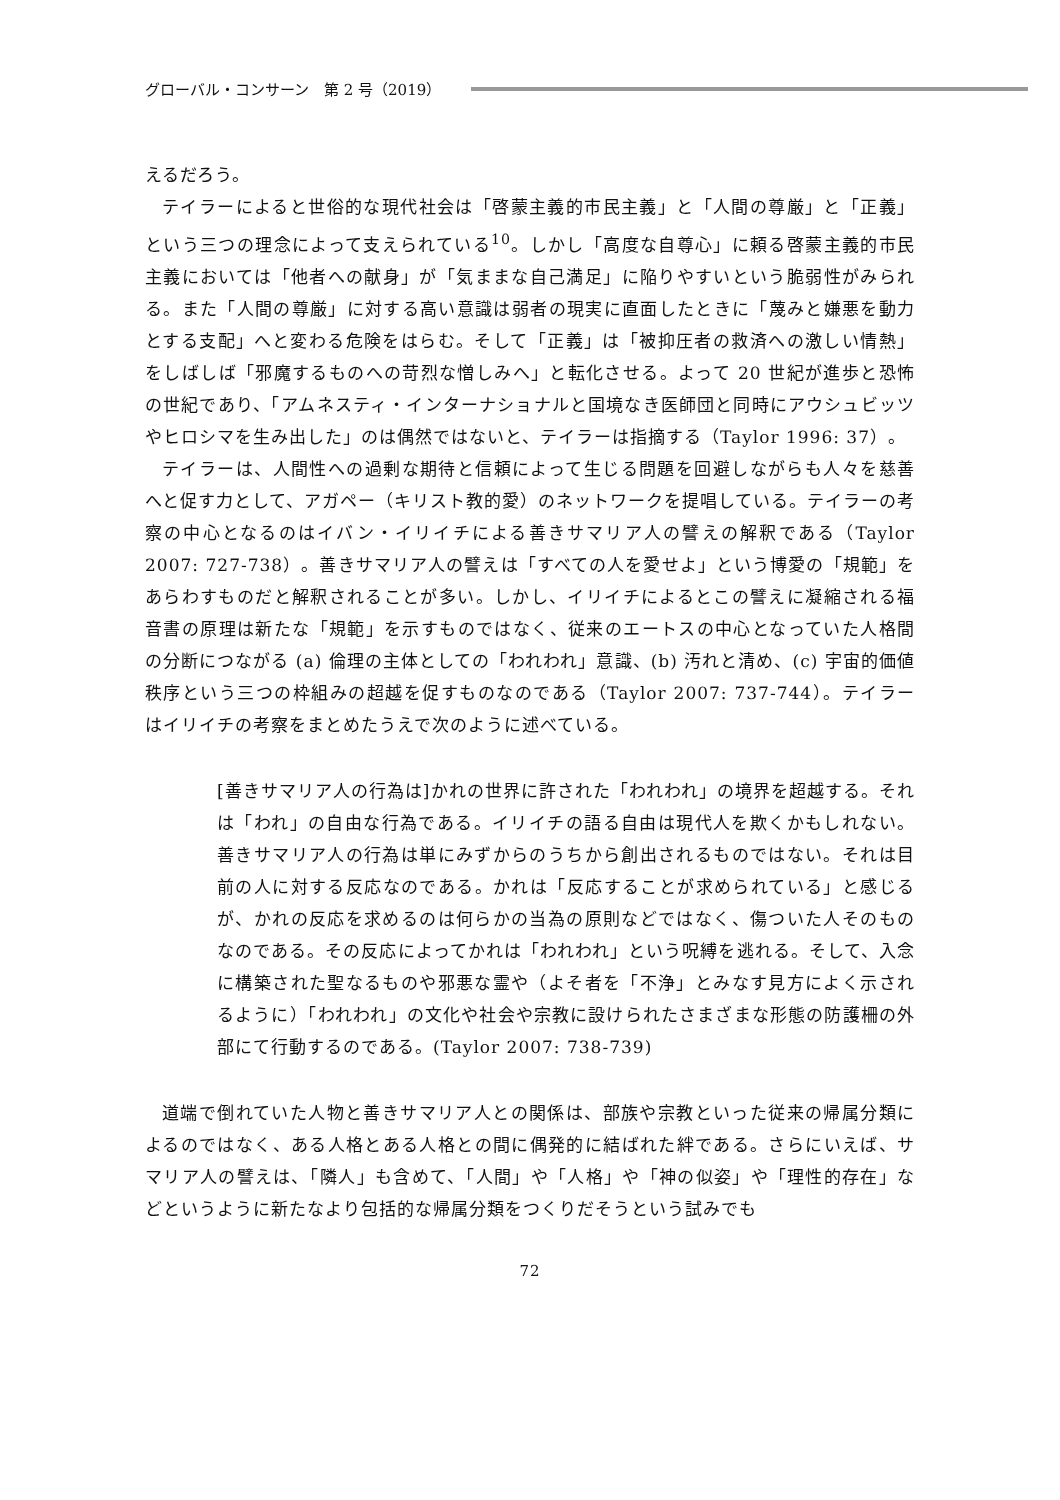グローバル・コンサーン　第 2 号（2019）
えるだろう。
テイラーによると世俗的な現代社会は「啓蒙主義的市民主義」と「人間の尊厳」と「正義」という三つの理念によって支えられている<sup>10</sup>。しかし「高度な自尊心」に頼る啓蒙主義的市民主義においては「他者への献身」が「気ままな自己満足」に陥りやすいという脆弱性がみられる。また「人間の尊厳」に対する高い意識は弱者の現実に直面したときに「蔑みと嫌悪を動力とする支配」へと変わる危険をはらむ。そして「正義」は「被抑圧者の救済への激しい情熱」をしばしば「邪魔するものへの苛烈な憎しみへ」と転化させる。よって 20 世紀が進歩と恐怖の世紀であり、「アムネスティ・インターナショナルと国境なき医師団と同時にアウシュビッツやヒロシマを生み出した」のは偶然ではないと、テイラーは指摘する（Taylor 1996: 37）。
テイラーは、人間性への過剰な期待と信頼によって生じる問題を回避しながらも人々を慈善へと促す力として、アガペー（キリスト教的愛）のネットワークを提唱している。テイラーの考察の中心となるのはイバン・イリイチによる善きサマリア人の譬えの解釈である（Taylor 2007: 727-738）。善きサマリア人の譬えは「すべての人を愛せよ」という博愛の「規範」をあらわすものだと解釈されることが多い。しかし、イリイチによるとこの譬えに凝縮される福音書の原理は新たな「規範」を示すものではなく、従来のエートスの中心となっていた人格間の分断につながる (a) 倫理の主体としての「われわれ」意識、(b) 汚れと清め、(c) 宇宙的価値秩序という三つの枠組みの超越を促すものなのである（Taylor 2007: 737-744）。テイラーはイリイチの考察をまとめたうえで次のように述べている。
[善きサマリア人の行為は]かれの世界に許された「われわれ」の境界を超越する。それは「われ」の自由な行為である。イリイチの語る自由は現代人を欺くかもしれない。善きサマリア人の行為は単にみずからのうちから創出されるものではない。それは目前の人に対する反応なのである。かれは「反応することが求められている」と感じるが、かれの反応を求めるのは何らかの当為の原則などではなく、傷ついた人そのものなのである。その反応によってかれは「われわれ」という呪縛を逃れる。そして、入念に構築された聖なるものや邪悪な霊や（よそ者を「不浄」とみなす見方によく示されるように）「われわれ」の文化や社会や宗教に設けられたさまざまな形態の防護柵の外部にて行動するのである。(Taylor 2007: 738-739)
道端で倒れていた人物と善きサマリア人との関係は、部族や宗教といった従来の帰属分類によるのではなく、ある人格とある人格との間に偶発的に結ばれた絆である。さらにいえば、サマリア人の譬えは、「隣人」も含めて、「人間」や「人格」や「神の似姿」や「理性的存在」などというように新たなより包括的な帰属分類をつくりだそうという試みでも
72